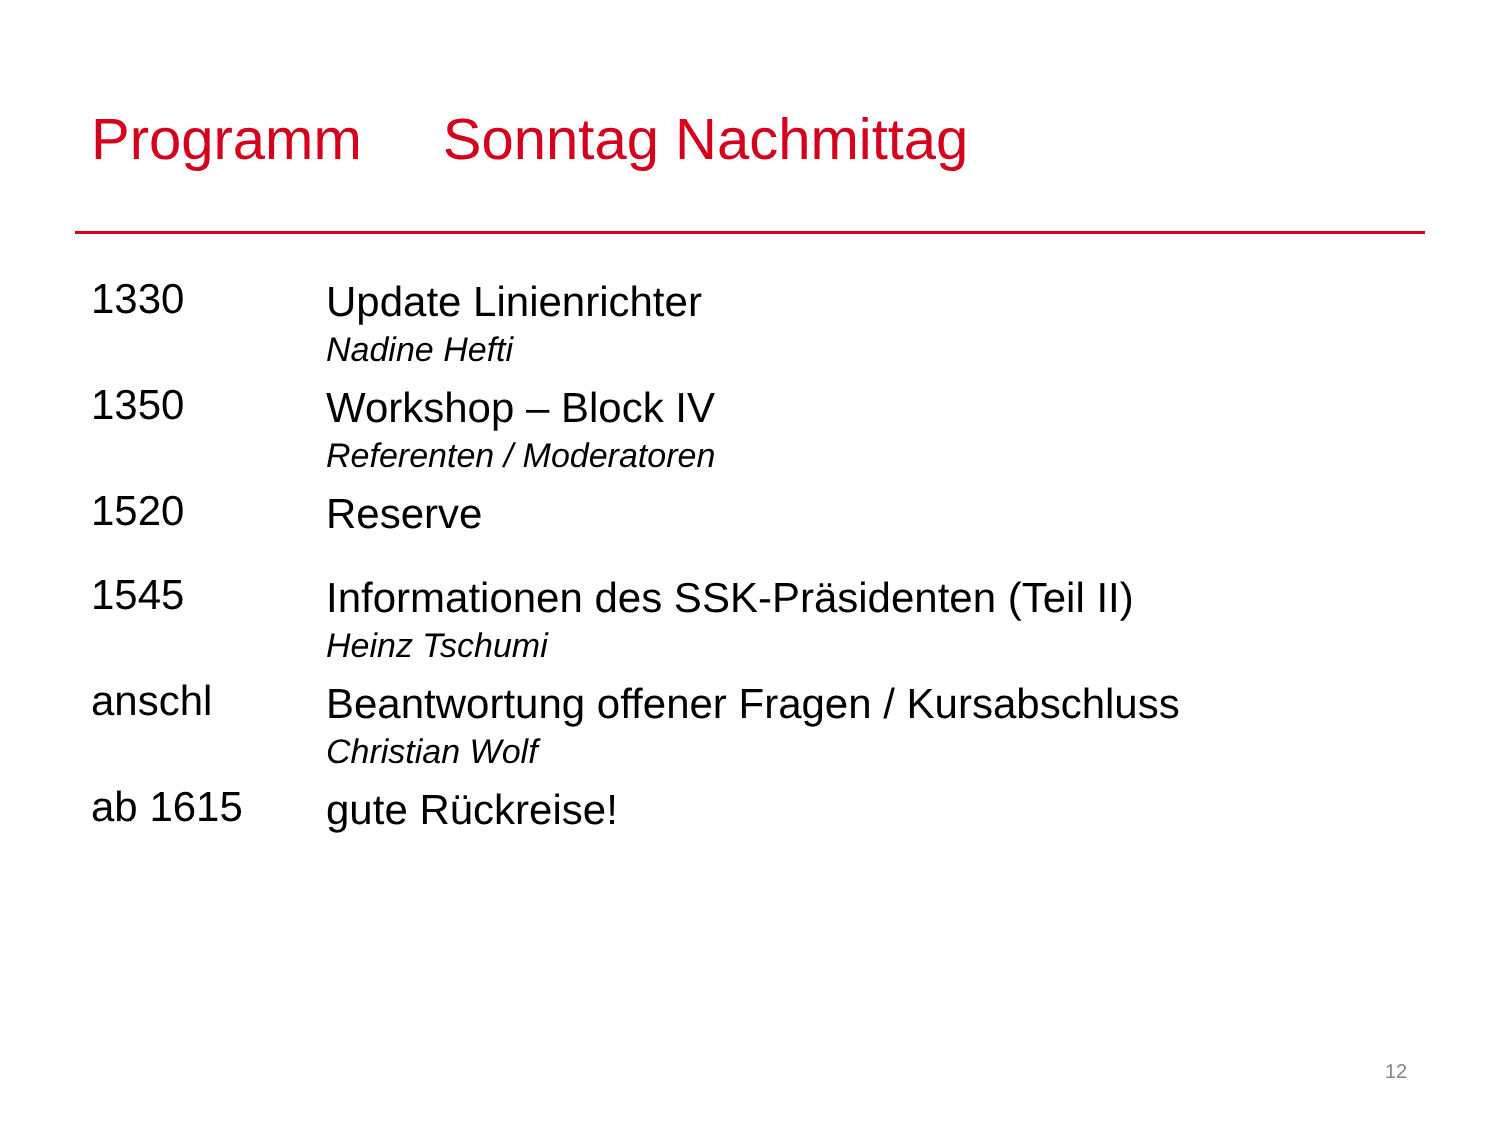Programm Sonntag Nachmittag
1330
Update Linienrichter
Nadine Hefti
1350
Workshop – Block IV
Referenten / Moderatoren
1520
Reserve
1545
Informationen des SSK-Präsidenten (Teil II)
Heinz Tschumi
anschl
Beantwortung offener Fragen / Kursabschluss
Christian Wolf
ab 1615
gute Rückreise!
12